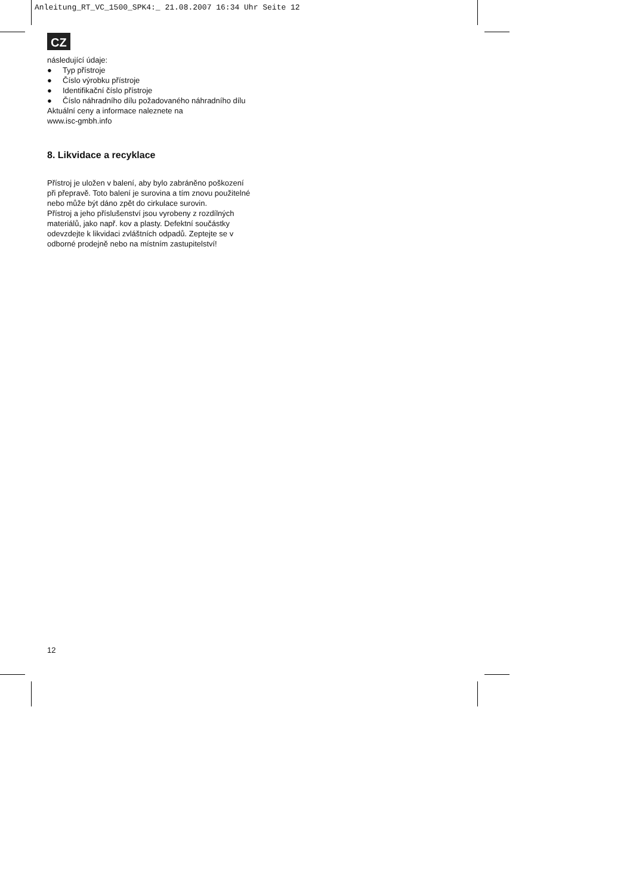Anleitung_RT_VC_1500_SPK4:_ 21.08.2007 16:34 Uhr Seite 12
CZ
následující údaje:
● Typ přístroje
● Číslo výrobku přístroje
● Identifikační číslo přístroje
● Číslo náhradního dílu požadovaného náhradního dílu
Aktuální ceny a informace naleznete na
www.isc-gmbh.info
8. Likvidace a recyklace
Přístroj je uložen v balení, aby bylo zabráněno poškození při přepravě. Toto balení je surovina a tím znovu použitelné nebo může být dáno zpět do cirkulace surovin.
Přístroj a jeho příslušenství jsou vyrobeny z rozdílných materiálů, jako např. kov a plasty. Defektní součástky odevzdejte k likvidaci zvláštních odpadů. Zeptejte se v odborné prodejně nebo na místním zastupitelství!
12